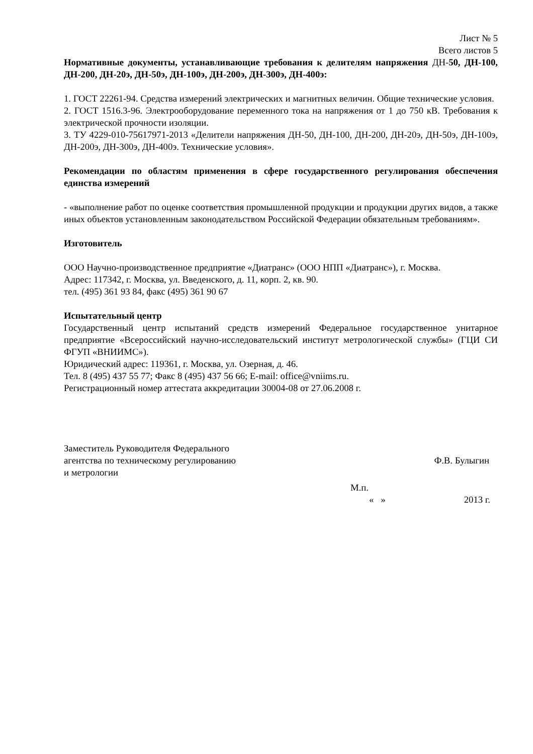Лист № 5
Всего листов 5
Нормативные документы, устанавливающие требования к делителям напряжения ДН-50, ДН-100, ДН-200, ДН-20э, ДН-50э, ДН-100э, ДН-200э, ДН-300э, ДН-400э:
1. ГОСТ 22261-94. Средства измерений электрических и магнитных величин. Общие технические условия.
2. ГОСТ 1516.3-96. Электрооборудование переменного тока на напряжения от 1 до 750 кВ. Требования к электрической прочности изоляции.
3. ТУ 4229-010-75617971-2013 «Делители напряжения ДН-50, ДН-100, ДН-200, ДН-20э, ДН-50э, ДН-100э, ДН-200э, ДН-300э, ДН-400э. Технические условия».
Рекомендации по областям применения в сфере государственного регулирования обеспечения единства измерений
- «выполнение работ по оценке соответствия промышленной продукции и продукции других видов, а также иных объектов установленным законодательством Российской Федерации обязательным требованиям».
Изготовитель
ООО Научно-производственное предприятие «Диатранс» (ООО НПП «Диатранс»), г. Москва.
Адрес: 117342, г. Москва, ул. Введенского, д. 11, корп. 2, кв. 90.
тел. (495) 361 93 84, факс (495) 361 90 67
Испытательный центр
Государственный центр испытаний средств измерений Федеральное государственное унитарное предприятие «Всероссийский научно-исследовательский институт метрологической службы» (ГЦИ СИ ФГУП «ВНИИМС»).
Юридический адрес: 119361, г. Москва, ул. Озерная, д. 46.
Тел. 8 (495) 437 55 77; Факс 8 (495) 437 56 66; E-mail: office@vniims.ru.
Регистрационный номер аттестата аккредитации 30004-08 от 27.06.2008 г.
Заместитель Руководителя Федерального
агентства по техническому регулированию Ф.В. Булыгин
и метрологии
М.п.
« » 2013 г.